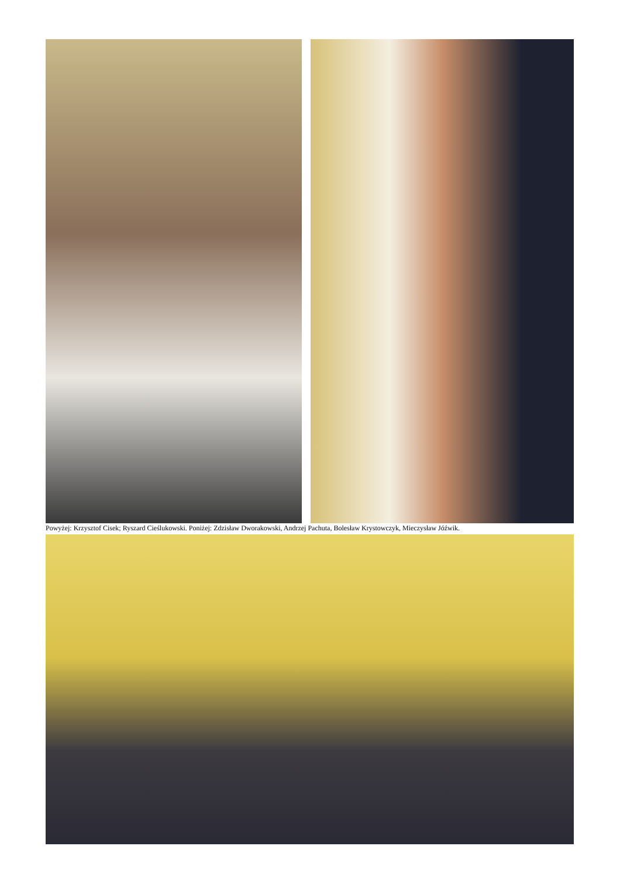Powyżej: Krzysztof Cisek; Ryszard Cieślukowski. Poniżej: Zdzisław Dworakowski, Andrzej Pachuta, Bolesław Krystowczyk, Mieczysław Jóźwik.